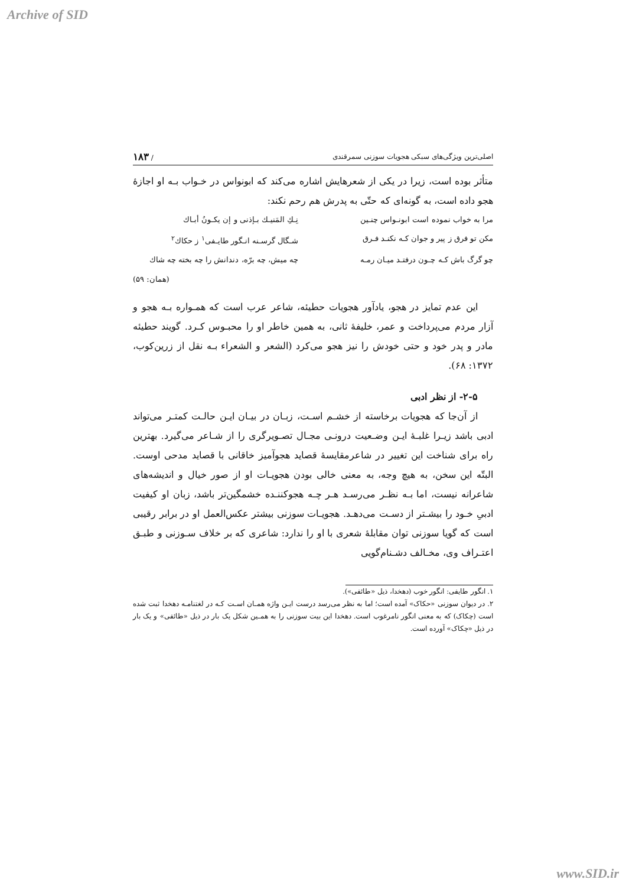Archive of SID
اصلی‌ترین ویژگی‌های سبکی هجویات سوزنی سمرقندی / ۱۸۳
متأثر بوده است، زیرا در یکی از شعرهایش اشاره می‌کند که ابونواس در خـواب بـه او اجازهٔ هجو داده است، به گونه‌ای که حتّی به پدرش هم رحم نکند:
مرا به خواب نموده است ابونـواس چنـین
نِـكِ المَنیـك بـإذنی و إن یكـونُ أبـاك
مکن تو فرق ز پیر و جوان کـه نکنـد فـرق
شـگال گرسـنه انـگور طایـفی<sup>۱</sup> ز حکاك<sup>۲</sup>
چو گرگ باش کـه چـون درفتـد میـان رمـه
چه میش، چه برّه، دندانش را چه بخته چه شاك
(همان: ۵۹)
این عدم تمایز در هجو، یادآور هجویات حطیئه، شاعر عرب است که همـواره بـه هجو و آزار مردم می‌پرداخت و عمر، خلیفهٔ ثانی، به همین خاطر او را محبـوس کـرد. گویند حطیئه مادر و پدر خود و حتی خودش را نیز هجو می‌کرد (الشعر و الشعراء بـه نقل از زرین‌کوب، ۱۳۷۲: ۶۸).
۲-۵- از نظر ادبی
از آن‌جا که هجویات برخاسته از خشـم اسـت، زبـان در بیـان ایـن حالـت کمتـر می‌تواند ادبی باشد زیـرا غلبـهٔ ایـن وضـعیت درونـی مجـال تصـویرگری را از شـاعر می‌گیرد. بهترین راه برای شناخت این تغییر در شاعرمقایسهٔ قصاید هجوآمیز خاقانی با قصاید مدحی اوست. البتّه این سخن، به هیچ وجه، به معنی خالی بودن هجویـات او از صور خیال و اندیشه‌های شاعرانه نیست، اما بـه نظـر می‌رسـد هـر چـه هجوکننـده خشمگین‌تر باشد، زبان او کیفیت ادبیِ خـود را بیشـتر از دسـت می‌دهـد. هجویـات سوزنی بیشتر عکس‌العمل او در برابر رقیبی است که گویا سوزنی توان مقابلهٔ شعری با او را ندارد: شاعری که بر خلاف سـوزنی و طبـق اعتـراف وی، مخـالف دشـنام‌گویی
۱. انگور طایفی: انگور خوب (دهخدا، ذیل «طائفی»).
۲. در دیوان سوزنی «حکاک» آمده است؛ اما به نظر می‌رسد درست ایـن واژه همـان اسـت کـه در لغتنامـه دهخدا ثبت شده است (چکاک) که به معنی انگور نامرغوب است. دهخدا این بیت سوزنی را به همـین شکل یک بار در ذیل «طائفی» و یک بار در ذیل «چکاک» آورده است.
www.SID.ir